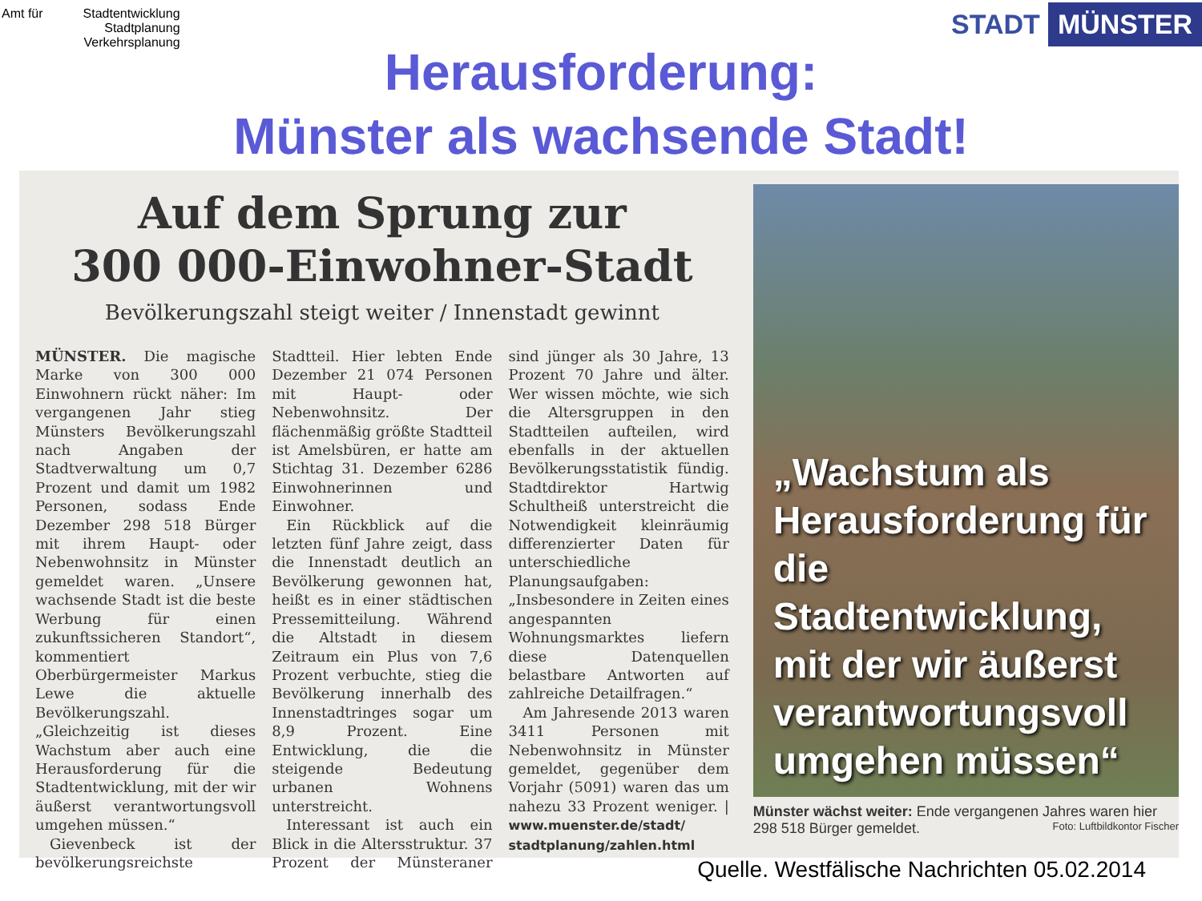Amt für Stadtentwicklung
Stadtplanung
Verkehrsplanung
STADT MÜNSTER
Herausforderung:
Münster als wachsende Stadt!
Auf dem Sprung zur
300 000-Einwohner-Stadt
Bevölkerungszahl steigt weiter / Innenstadt gewinnt
MÜNSTER. Die magische Marke von 300 000 Einwohnern rückt näher: Im vergangenen Jahr stieg Münsters Bevölkerungszahl nach Angaben der Stadtverwaltung um 0,7 Prozent und damit um 1982 Personen, sodass Ende Dezember 298 518 Bürger mit ihrem Haupt- oder Nebenwohnsitz in Münster gemeldet waren. „Unsere wachsende Stadt ist die beste Werbung für einen zukunftssicheren Standort“, kommentiert Oberbürgermeister Markus Lewe die aktuelle Bevölkerungszahl. „Gleichzeitig ist dieses Wachstum aber auch eine Herausforderung für die Stadtentwicklung, mit der wir äußerst verantwortungsvoll umgehen müssen.“
Gievenbeck ist der bevölkerungsreichste Stadtteil. Hier lebten Ende Dezember 21 074 Personen mit Haupt- oder Nebenwohnsitz. Der flächenmäßig größte Stadtteil ist Amelsbüren, er hatte am Stichtag 31. Dezember 6286 Einwohnerinnen und Einwohner.
Ein Rückblick auf die letzten fünf Jahre zeigt, dass die Innenstadt deutlich an Bevölkerung gewonnen hat, heißt es in einer städtischen Pressemitteilung. Während die Altstadt in diesem Zeitraum ein Plus von 7,6 Prozent verbuchte, stieg die Bevölkerung innerhalb des Innenstadtringes sogar um 8,9 Prozent. Eine Entwicklung, die die steigende Bedeutung urbanen Wohnens unterstreicht.
Interessant ist auch ein Blick in die Altersstruktur. 37 Prozent der Münsteraner sind jünger als 30 Jahre, 13 Prozent 70 Jahre und älter. Wer wissen möchte, wie sich die Altersgruppen in den Stadtteilen aufteilen, wird ebenfalls in der aktuellen Bevölkerungsstatistik fündig. Stadtdirektor Hartwig Schultheiß unterstreicht die Notwendigkeit kleinräumig differenzierter Daten für unterschiedliche Planungsaufgaben: „Insbesondere in Zeiten eines angespannten Wohnungsmarktes liefern diese Datenquellen belastbare Antworten auf zahlreiche Detailfragen.“
Am Jahresende 2013 waren 3411 Personen mit Nebenwohnsitz in Münster gemeldet, gegenüber dem Vorjahr (5091) waren das um nahezu 33 Prozent weniger. | www.muenster.de/stadt/ stadtplanung/zahlen.html
„Wachstum als Herausforderung für die Stadtentwicklung, mit der wir äußerst verantwortungsvoll umgehen müssen“
Münster wächst weiter: Ende vergangenen Jahres waren hier 298 518 Bürger gemeldet. Foto: Luftbildkontor Fischer
Quelle. Westfälische Nachrichten 05.02.2014